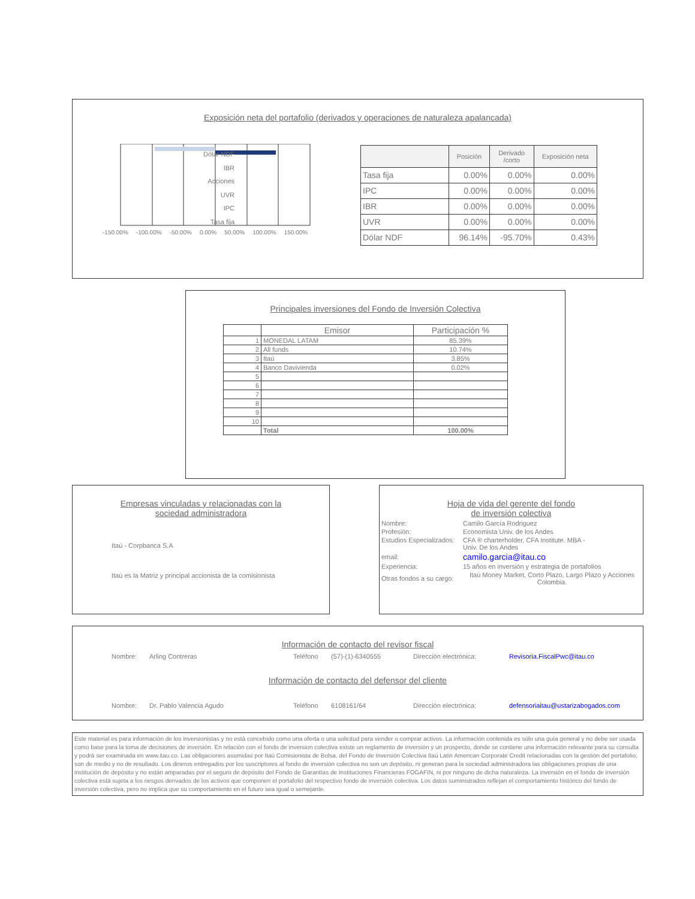Exposición neta del portafolio (derivados y operaciones de naturaleza apalancada)
Dólar NDF
IBR
Acciones
UVR
IPC
Tasa fija
-150.00% -100.00% -50.00% 0.00% 50.00% 100.00% 150.00%
| | Posición | Derivado /corto | Exposición neta |
| --- | --- | --- | --- |
| Tasa fija | 0.00% | 0.00% | 0.00% |
| IPC | 0.00% | 0.00% | 0.00% |
| IBR | 0.00% | 0.00% | 0.00% |
| UVR | 0.00% | 0.00% | 0.00% |
| Dólar NDF | 96.14% | -95.70% | 0.43% |
Principales inversiones del Fondo de Inversión Colectiva
| | Emisor | Participación % |
| 1 | MONEDAL LATAM | 85.39% |
| 2 | All funds | 10.74% |
| 3 | Itaú | 3.85% |
| 4 | Banco Davivienda | 0.02% |
| 5 | | |
| 6 | | |
| 7 | | |
| 8 | | |
| 9 | | |
| 10 | | |
| | Total | 100.00% |
Empresas vinculadas y relacionadas con la
sociedad administradora
Itaú - Corpbanca S.A
Itaú es la Matriz y principal accionista de la comisionista
Hoja de vida del gerente del fondo
de inversión colectiva
| Nombre: | Camilo García Rodriguez |
| Profesión: | Economista Univ. de los Andes |
| Estudios Especializados: | CFA ® charterholder, CFA Institute. MBA - Univ. De los Andes |
| email: | camilo.garcia@itau.co |
| Experiencia: | 15 años en inversión y estrategia de portafolios |
| Otras fondos a su cargo: | Itaú Money Market, Corto Plazo, Largo Plazo y Acciones Colombia. |
Información de contacto del revisor fiscal
Nombre: Arling Contreras Teléfono (57)-(1)-6340555 Dirección electrónica: Revisoria.FiscalPwc@itau.co
Información de contacto del defensor del cliente
Nombre: Dr. Pablo Valencia Agudo Teléfono 6108161/64 Dirección electrónica: defensoriaitau@ustarizabogados.com
Este material es para información de los inversionistas y no está concebido como una oferta o una solicitud para vender o comprar activos. La información contenida es sólo una guía general y no debe ser usada como base para la toma de decisiones de inversión. En relación con el fondo de inversion colectiva existe un reglamento de inversión y un prospecto, donde se contiene una información relevante para su consulta y podrá ser examinada en www.itau.co. Las obligaciones asumidas por Itaú Comisionista de Bolsa, del Fondo de Inversión Colectiva Itaú Latin American Corporate Credit relacionadas con la gestión del portafolio, son de medio y no de resultado. Los dineros entregados por los suscriptores al fondo de inversión colectiva no son un depósito, ni generan para la sociedad administradora las obligaciones propias de una institución de depósito y no están amparadas por el seguro de depósito del Fondo de Garantías de Instituciones Financieras FOGAFIN, ni por ninguno de dicha naturaleza. La inversión en el fondo de inversión colectiva está sujeta a los riesgos derivados de los activos que componen el portafolio del respectivo fondo de inversión colectiva. Los datos suministrados reflejan el comportamiento histórico del fondo de inversión colectiva, pero no implica que su comportamiento en el futuro sea igual o semejante.